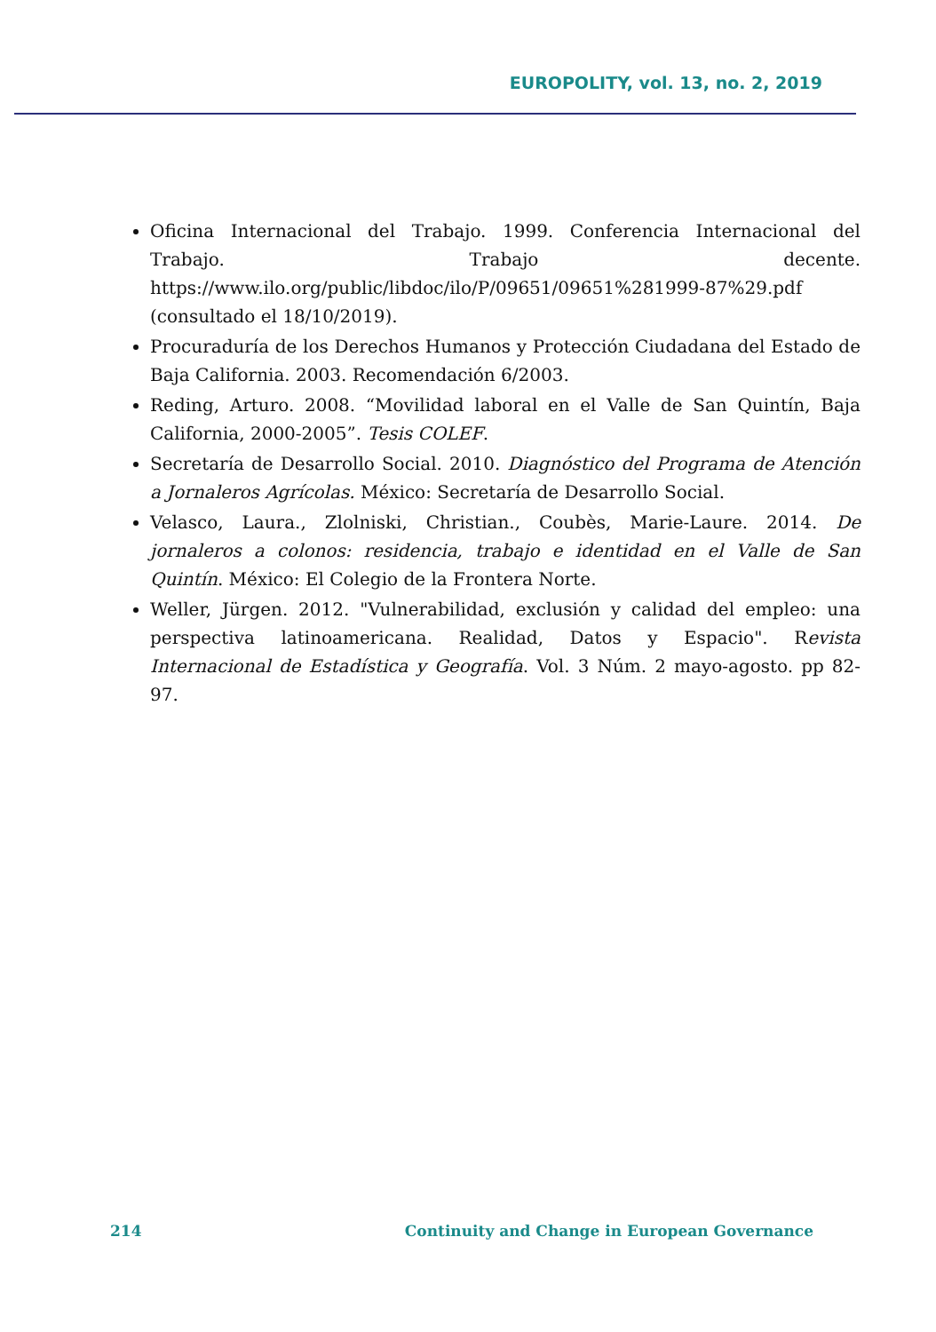EUROPOLITY, vol. 13, no. 2, 2019
Oficina Internacional del Trabajo. 1999. Conferencia Internacional del Trabajo. Trabajo decente. https://www.ilo.org/public/libdoc/ilo/P/09651/09651%281999-87%29.pdf (consultado el 18/10/2019).
Procuraduría de los Derechos Humanos y Protección Ciudadana del Estado de Baja California. 2003. Recomendación 6/2003.
Reding, Arturo. 2008. “Movilidad laboral en el Valle de San Quintín, Baja California, 2000-2005”. Tesis COLEF.
Secretaría de Desarrollo Social. 2010. Diagnóstico del Programa de Atención a Jornaleros Agrícolas. México: Secretaría de Desarrollo Social.
Velasco, Laura., Zlolniski, Christian., Coubès, Marie-Laure. 2014. De jornaleros a colonos: residencia, trabajo e identidad en el Valle de San Quintín. México: El Colegio de la Frontera Norte.
Weller, Jürgen. 2012. "Vulnerabilidad, exclusión y calidad del empleo: una perspectiva latinoamericana. Realidad, Datos y Espacio". Revista Internacional de Estadística y Geografía. Vol. 3 Núm. 2 mayo-agosto. pp 82-97.
214 Continuity and Change in European Governance